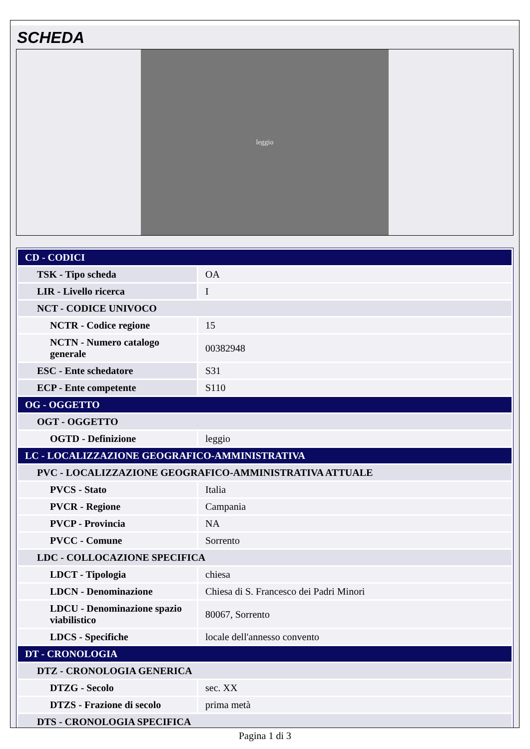SCHEDA
leggio
| CD - CODICI | |
| TSK - Tipo scheda | OA |
| LIR - Livello ricerca | I |
| NCT - CODICE UNIVOCO | |
| NCTR - Codice regione | 15 |
| NCTN - Numero catalogo generale | 00382948 |
| ESC - Ente schedatore | S31 |
| ECP - Ente competente | S110 |
| OG - OGGETTO | |
| OGT - OGGETTO | |
| OGTD - Definizione | leggio |
| LC - LOCALIZZAZIONE GEOGRAFICO-AMMINISTRATIVA | |
| PVC - LOCALIZZAZIONE GEOGRAFICO-AMMINISTRATIVA ATTUALE | |
| PVCS - Stato | Italia |
| PVCR - Regione | Campania |
| PVCP - Provincia | NA |
| PVCC - Comune | Sorrento |
| LDC - COLLOCAZIONE SPECIFICA | |
| LDCT - Tipologia | chiesa |
| LDCN - Denominazione | Chiesa di S. Francesco dei Padri Minori |
| LDCU - Denominazione spazio viabilistico | 80067, Sorrento |
| LDCS - Specifiche | locale dell'annesso convento |
| DT - CRONOLOGIA | |
| DTZ - CRONOLOGIA GENERICA | |
| DTZG - Secolo | sec. XX |
| DTZS - Frazione di secolo | prima metà |
| DTS - CRONOLOGIA SPECIFICA | |
Pagina 1 di 3